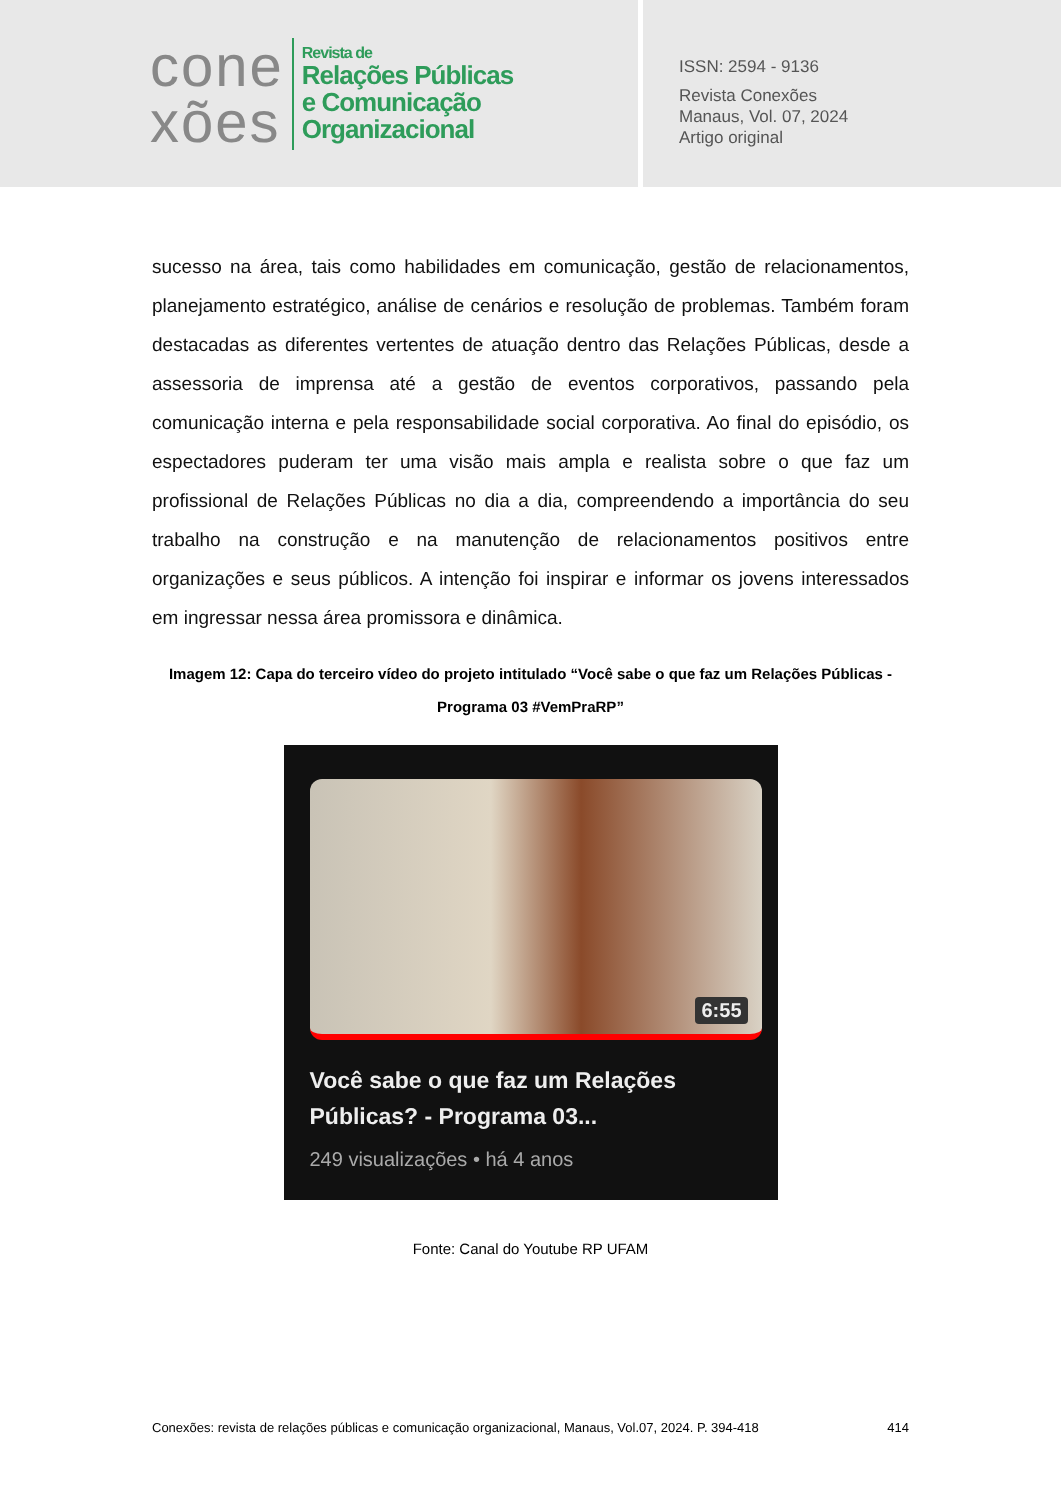cone
xões
Revista de
Relações Públicas
e Comunicação
Organizacional
ISSN: 2594 - 9136
Revista Conexões
Manaus, Vol. 07, 2024
Artigo original
sucesso na área, tais como habilidades em comunicação, gestão de relacionamentos, planejamento estratégico, análise de cenários e resolução de problemas. Também foram destacadas as diferentes vertentes de atuação dentro das Relações Públicas, desde a assessoria de imprensa até a gestão de eventos corporativos, passando pela comunicação interna e pela responsabilidade social corporativa. Ao final do episódio, os espectadores puderam ter uma visão mais ampla e realista sobre o que faz um profissional de Relações Públicas no dia a dia, compreendendo a importância do seu trabalho na construção e na manutenção de relacionamentos positivos entre organizações e seus públicos. A intenção foi inspirar e informar os jovens interessados em ingressar nessa área promissora e dinâmica.
Imagem 12: Capa do terceiro vídeo do projeto intitulado “Você sabe o que faz um Relações Públicas - Programa 03 #VemPraRP”
6:55
Você sabe o que faz um Relações Públicas? - Programa 03...
249 visualizações • há 4 anos
Fonte: Canal do Youtube RP UFAM
Conexões: revista de relações públicas e comunicação organizacional, Manaus, Vol.07, 2024. P. 394-418 414